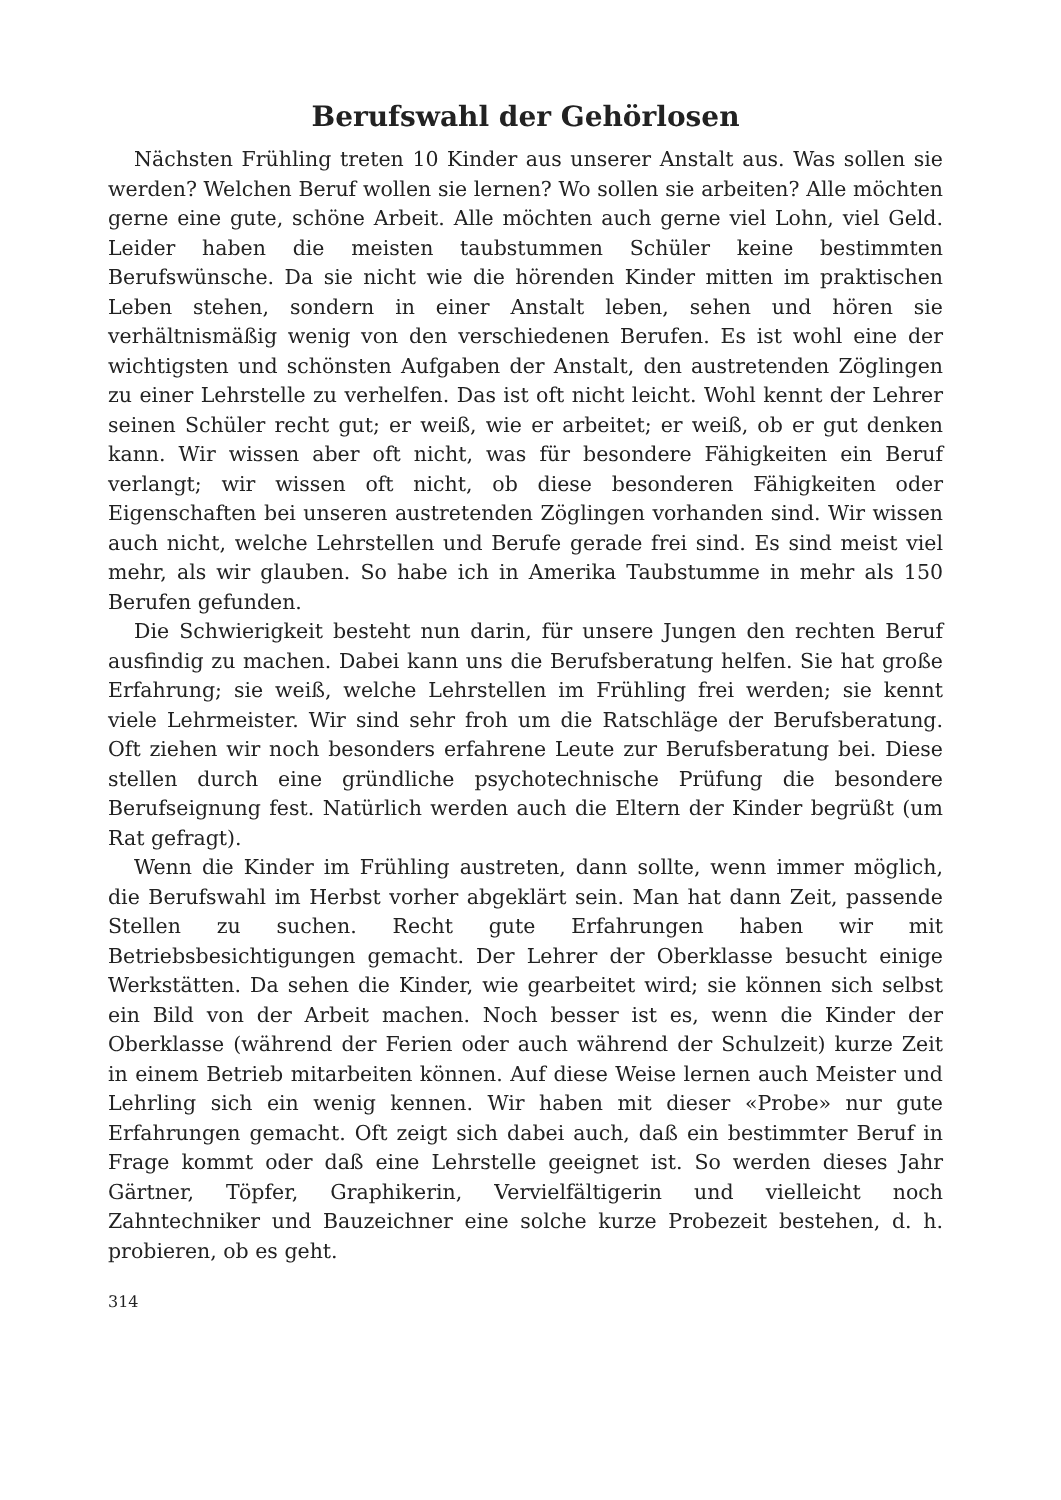Berufswahl der Gehörlosen
Nächsten Frühling treten 10 Kinder aus unserer Anstalt aus. Was sollen sie werden? Welchen Beruf wollen sie lernen? Wo sollen sie arbeiten? Alle möchten gerne eine gute, schöne Arbeit. Alle möchten auch gerne viel Lohn, viel Geld. Leider haben die meisten taubstummen Schüler keine bestimmten Berufswünsche. Da sie nicht wie die hörenden Kinder mitten im praktischen Leben stehen, sondern in einer Anstalt leben, sehen und hören sie verhältnismäßig wenig von den verschiedenen Berufen. Es ist wohl eine der wichtigsten und schönsten Aufgaben der Anstalt, den austretenden Zöglingen zu einer Lehrstelle zu verhelfen. Das ist oft nicht leicht. Wohl kennt der Lehrer seinen Schüler recht gut; er weiß, wie er arbeitet; er weiß, ob er gut denken kann. Wir wissen aber oft nicht, was für besondere Fähigkeiten ein Beruf verlangt; wir wissen oft nicht, ob diese besonderen Fähigkeiten oder Eigenschaften bei unseren austretenden Zöglingen vorhanden sind. Wir wissen auch nicht, welche Lehrstellen und Berufe gerade frei sind. Es sind meist viel mehr, als wir glauben. So habe ich in Amerika Taubstumme in mehr als 150 Berufen gefunden.
Die Schwierigkeit besteht nun darin, für unsere Jungen den rechten Beruf ausfindig zu machen. Dabei kann uns die Berufsberatung helfen. Sie hat große Erfahrung; sie weiß, welche Lehrstellen im Frühling frei werden; sie kennt viele Lehrmeister. Wir sind sehr froh um die Ratschläge der Berufsberatung. Oft ziehen wir noch besonders erfahrene Leute zur Berufsberatung bei. Diese stellen durch eine gründliche psychotechnische Prüfung die besondere Berufseignung fest. Natürlich werden auch die Eltern der Kinder begrüßt (um Rat gefragt).
Wenn die Kinder im Frühling austreten, dann sollte, wenn immer möglich, die Berufswahl im Herbst vorher abgeklärt sein. Man hat dann Zeit, passende Stellen zu suchen. Recht gute Erfahrungen haben wir mit Betriebsbesichtigungen gemacht. Der Lehrer der Oberklasse besucht einige Werkstätten. Da sehen die Kinder, wie gearbeitet wird; sie können sich selbst ein Bild von der Arbeit machen. Noch besser ist es, wenn die Kinder der Oberklasse (während der Ferien oder auch während der Schulzeit) kurze Zeit in einem Betrieb mitarbeiten können. Auf diese Weise lernen auch Meister und Lehrling sich ein wenig kennen. Wir haben mit dieser «Probe» nur gute Erfahrungen gemacht. Oft zeigt sich dabei auch, daß ein bestimmter Beruf in Frage kommt oder daß eine Lehrstelle geeignet ist. So werden dieses Jahr Gärtner, Töpfer, Graphikerin, Vervielfältigerin und vielleicht noch Zahntechniker und Bauzeichner eine solche kurze Probezeit bestehen, d. h. probieren, ob es geht.
314